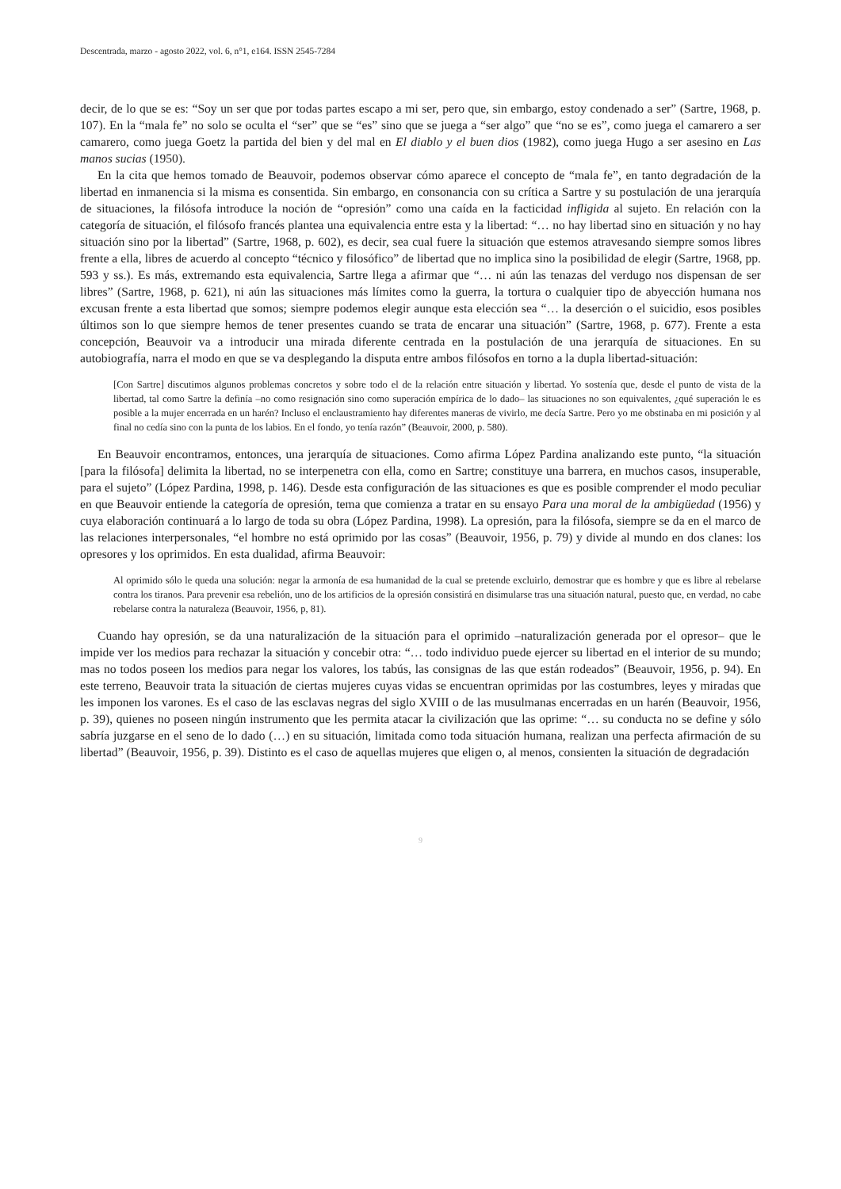Descentrada, marzo - agosto 2022, vol. 6, n°1, e164. ISSN 2545-7284
decir, de lo que se es: “Soy un ser que por todas partes escapo a mi ser, pero que, sin embargo, estoy condenado a ser” (Sartre, 1968, p. 107). En la “mala fe” no solo se oculta el “ser” que se “es” sino que se juega a “ser algo” que “no se es”, como juega el camarero a ser camarero, como juega Goetz la partida del bien y del mal en El diablo y el buen dios (1982), como juega Hugo a ser asesino en Las manos sucias (1950).
En la cita que hemos tomado de Beauvoir, podemos observar cómo aparece el concepto de “mala fe”, en tanto degradación de la libertad en inmanencia si la misma es consentida. Sin embargo, en consonancia con su crítica a Sartre y su postulación de una jerarquía de situaciones, la filósofa introduce la noción de “opresión” como una caída en la facticidad infligida al sujeto. En relación con la categoría de situación, el filósofo francés plantea una equivalencia entre esta y la libertad: “… no hay libertad sino en situación y no hay situación sino por la libertad” (Sartre, 1968, p. 602), es decir, sea cual fuere la situación que estemos atravesando siempre somos libres frente a ella, libres de acuerdo al concepto “técnico y filosófico” de libertad que no implica sino la posibilidad de elegir (Sartre, 1968, pp. 593 y ss.). Es más, extremando esta equivalencia, Sartre llega a afirmar que “… ni aún las tenazas del verdugo nos dispensan de ser libres” (Sartre, 1968, p. 621), ni aún las situaciones más límites como la guerra, la tortura o cualquier tipo de abyección humana nos excusan frente a esta libertad que somos; siempre podemos elegir aunque esta elección sea “… la deserción o el suicidio, esos posibles últimos son lo que siempre hemos de tener presentes cuando se trata de encarar una situación” (Sartre, 1968, p. 677). Frente a esta concepción, Beauvoir va a introducir una mirada diferente centrada en la postulación de una jerarquía de situaciones. En su autobiografía, narra el modo en que se va desplegando la disputa entre ambos filósofos en torno a la dupla libertad-situación:
[Con Sartre] discutimos algunos problemas concretos y sobre todo el de la relación entre situación y libertad. Yo sostenía que, desde el punto de vista de la libertad, tal como Sartre la definía –no como resignación sino como superación empírica de lo dado– las situaciones no son equivalentes, ¿qué superación le es posible a la mujer encerrada en un harén? Incluso el enclaustramiento hay diferentes maneras de vivirlo, me decía Sartre. Pero yo me obstinaba en mi posición y al final no cedía sino con la punta de los labios. En el fondo, yo tenía razón” (Beauvoir, 2000, p. 580).
En Beauvoir encontramos, entonces, una jerarquía de situaciones. Como afirma López Pardina analizando este punto, “la situación [para la filósofa] delimita la libertad, no se interpenetra con ella, como en Sartre; constituye una barrera, en muchos casos, insuperable, para el sujeto” (López Pardina, 1998, p. 146). Desde esta configuración de las situaciones es que es posible comprender el modo peculiar en que Beauvoir entiende la categoría de opresión, tema que comienza a tratar en su ensayo Para una moral de la ambigüedad (1956) y cuya elaboración continuará a lo largo de toda su obra (López Pardina, 1998). La opresión, para la filósofa, siempre se da en el marco de las relaciones interpersonales, “el hombre no está oprimido por las cosas” (Beauvoir, 1956, p. 79) y divide al mundo en dos clanes: los opresores y los oprimidos. En esta dualidad, afirma Beauvoir:
Al oprimido sólo le queda una solución: negar la armonía de esa humanidad de la cual se pretende excluirlo, demostrar que es hombre y que es libre al rebelarse contra los tiranos. Para prevenir esa rebelión, uno de los artificios de la opresión consistirá en disimularse tras una situación natural, puesto que, en verdad, no cabe rebelarse contra la naturaleza (Beauvoir, 1956, p, 81).
Cuando hay opresión, se da una naturalización de la situación para el oprimido –naturalización generada por el opresor– que le impide ver los medios para rechazar la situación y concebir otra: “… todo individuo puede ejercer su libertad en el interior de su mundo; mas no todos poseen los medios para negar los valores, los tabús, las consignas de las que están rodeados” (Beauvoir, 1956, p. 94). En este terreno, Beauvoir trata la situación de ciertas mujeres cuyas vidas se encuentran oprimidas por las costumbres, leyes y miradas que les imponen los varones. Es el caso de las esclavas negras del siglo XVIII o de las musulmanas encerradas en un harén (Beauvoir, 1956, p. 39), quienes no poseen ningún instrumento que les permita atacar la civilización que las oprime: “… su conducta no se define y sólo sabría juzgarse en el seno de lo dado (…) en su situación, limitada como toda situación humana, realizan una perfecta afirmación de su libertad” (Beauvoir, 1956, p. 39). Distinto es el caso de aquellas mujeres que eligen o, al menos, consienten la situación de degradación
9